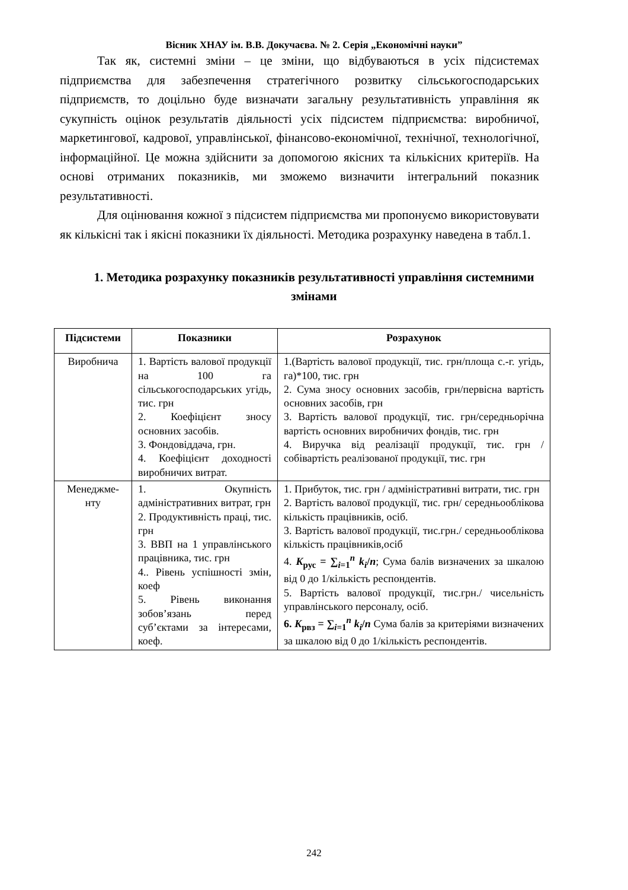Вісник ХНАУ ім. В.В. Докучаєва. № 2. Серія „Економічні науки”
Так як, системні зміни – це зміни, що відбуваються в усіх підсистемах підприємства для забезпечення стратегічного розвитку сільськогосподарських підприємств, то доцільно буде визначати загальну результативність управління як сукупність оцінок результатів діяльності усіх підсистем підприємства: виробничої, маркетингової, кадрової, управлінської, фінансово-економічної, технічної, технологічної, інформаційної. Це можна здійснити за допомогою якісних та кількісних критеріїв. На основі отриманих показників, ми зможемо визначити інтегральний показник результативності.
Для оцінювання кожної з підсистем підприємства ми пропонуємо використовувати як кількісні так і якісні показники їх діяльності. Методика розрахунку наведена в табл.1.
1. Методика розрахунку показників результативності управління системними змінами
| Підсистеми | Показники | Розрахунок |
| --- | --- | --- |
| Виробнича | 1. Вартість валової продукції на 100 га сільськогосподарських угідь, тис. грн 2. Коефіцієнт зносу основних засобів. 3. Фондовіддача, грн. 4. Коефіцієнт доходності виробничих витрат. | 1.(Вартість валової продукції, тис. грн/площа с.-г. угідь, га)*100, тис. грн 2. Сума зносу основних засобів, грн/первісна вартість основних засобів, грн 3. Вартість валової продукції, тис. грн/середньорічна вартість основних виробничих фондів, тис. грн 4. Виручка від реалізації продукції, тис. грн / собівартість реалізованої продукції, тис. грн |
| Менеджме-нту | 1. Окупність адміністративних витрат, грн 2. Продуктивність праці, тис. грн 3. ВВП на 1 управлінського працівника, тис. грн 4.. Рівень успішності змін, коеф 5. Рівень виконання зобов’язань перед суб’єктами за інтересами, коеф. | 1. Прибуток, тис. грн / адміністративні витрати, тис. грн 2. Вартість валової продукції, тис. грн/ середньооблікова кількість працівників, осіб. 3. Вартість валової продукції, тис.грн./ середньооблікова кількість працівників,осіб 4. K<sub>рус</sub> = ∑<sub>i=1</sub><sup>n</sup> k<sub>i</sub> / n ; Сума балів визначених за шкалою від 0 до 1/кількість респондентів. 5. Вартість валової продукції, тис.грн./ чисельність управлінського персоналу, осіб. 6. K<sub>рвз</sub> = ∑<sub>i=1</sub><sup>n</sup> k<sub>i</sub> / n Сума балів за критеріями визначених за шкалою від 0 до 1/кількість респондентів. |
242